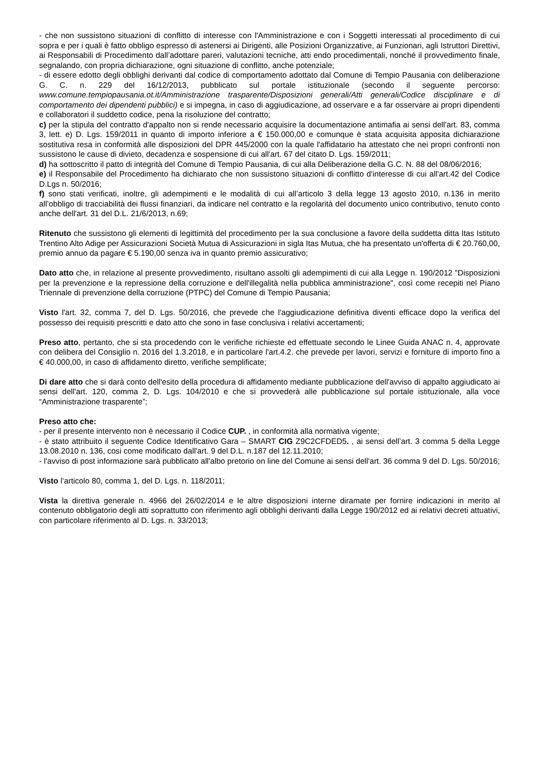- che non sussistono situazioni di conflitto di interesse con l'Amministrazione e con i Soggetti interessati al procedimento di cui sopra e per i quali è fatto obbligo espresso di astenersi ai Dirigenti, alle Posizioni Organizzative, ai Funzionari, agli Istruttori Direttivi, ai Responsabili di Procedimento dall’adottare pareri, valutazioni tecniche, atti endo procedimentali, nonché il provvedimento finale, segnalando, con propria dichiarazione, ogni situazione di conflitto, anche potenziale;
- di essere edotto degli obblighi derivanti dal codice di comportamento adottato dal Comune di Tempio Pausania con deliberazione G. C. n. 229 del 16/12/2013, pubblicato sul portale istituzionale (secondo il seguente percorso: www.comune.tempiopausania.ot.it/Amministrazione trasparente/Disposizioni generali/Atti generali/Codice disciplinare e di comportamento dei dipendenti pubblici) e si impegna, in caso di aggiudicazione, ad osservare e a far osservare ai propri dipendenti e collaboratori il suddetto codice, pena la risoluzione del contratto;
c) per la stipula del contratto d'appalto non si rende necessario acquisire la documentazione antimafia ai sensi dell'art. 83, comma 3, lett. e) D. Lgs. 159/2011 in quanto di importo inferiore a € 150.000,00 e comunque è stata acquisita apposita dichiarazione sostitutiva resa in conformità alle disposizioni del DPR 445/2000 con la quale l'affidatario ha attestato che nei propri confronti non sussistono le cause di divieto, decadenza e sospensione di cui all'art. 67 del citato D. Lgs. 159/2011;
d) ha sottoscritto il patto di integrità del Comune di Tempio Pausania, di cui alla Deliberazione della G.C. N. 88 del 08/06/2016;
e) il Responsabile del Procedimento ha dichiarato che non sussistono situazioni di conflitto d'interesse di cui all'art.42 del Codice D.Lgs n. 50/2016;
f) sono stati verificati, inoltre, gli adempimenti e le modalità di cui all’articolo 3 della legge 13 agosto 2010, n.136 in merito all’obbligo di tracciabilità dei flussi finanziari, da indicare nel contratto e la regolarità del documento unico contributivo, tenuto conto anche dell'art. 31 del D.L. 21/6/2013, n.69;
Ritenuto che sussistono gli elementi di legittimità del procedimento per la sua conclusione a favore della suddetta ditta Itas Istituto Trentino Alto Adige per Assicurazioni Società Mutua di Assicurazioni in sigla Itas Mutua, che ha presentato un'offerta di € 20.760,00, premio annuo da pagare € 5.190,00 senza iva in quanto premio assicurativo;
Dato atto che, in relazione al presente provvedimento, risultano assolti gli adempimenti di cui alla Legge n. 190/2012 "Disposizioni per la prevenzione e la repressione della corruzione e dell'illegalità nella pubblica amministrazione", così come recepiti nel Piano Triennale di prevenzione della corruzione (PTPC) del Comune di Tempio Pausania;
Visto l'art. 32, comma 7, del D. Lgs. 50/2016, che prevede che l'aggiudicazione definitiva diventi efficace dopo la verifica del possesso dei requisiti prescritti e dato atto che sono in fase conclusiva i relativi accertamenti;
Preso atto, pertanto, che si sta procedendo con le verifiche richieste ed effettuate secondo le Linee Guida ANAC n. 4, approvate con delibera del Consiglio n. 2016 del 1.3.2018, e in particolare l'art.4.2. che prevede per lavori, servizi e forniture di importo fino a € 40.000,00, in caso di affidamento diretto, verifiche semplificate;
Di dare atto che si darà conto dell'esito della procedura di affidamento mediante pubblicazione dell'avviso di appalto aggiudicato ai sensi dell'art. 120, comma 2, D. Lgs. 104/2010 e che si provvederà alle pubblicazione sul portale istituzionale, alla voce “Amministrazione trasparente”;
Preso atto che:
- per il presente intervento non è necessario il Codice CUP. , in conformità alla normativa vigente;
- è stato attribuito il seguente Codice Identificativo Gara – SMART CIG Z9C2CFDED5. , ai sensi dell’art. 3 comma 5 della Legge 13.08.2010 n. 136, cosi come modificato dall'art. 9 del D.L. n.187 del 12.11.2010;
- l'avviso di post informazione sarà pubblicato all'albo pretorio on line del Comune ai sensi dell'art. 36 comma 9 del D. Lgs. 50/2016;
Visto l’articolo 80, comma 1, del D. Lgs. n. 118/2011;
Vista la direttiva generale n. 4966 del 26/02/2014 e le altre disposizioni interne diramate per fornire indicazioni in merito al contenuto obbligatorio degli atti soprattutto con riferimento agli obblighi derivanti dalla Legge 190/2012 ed ai relativi decreti attuativi, con particolare riferimento al D. Lgs. n. 33/2013;